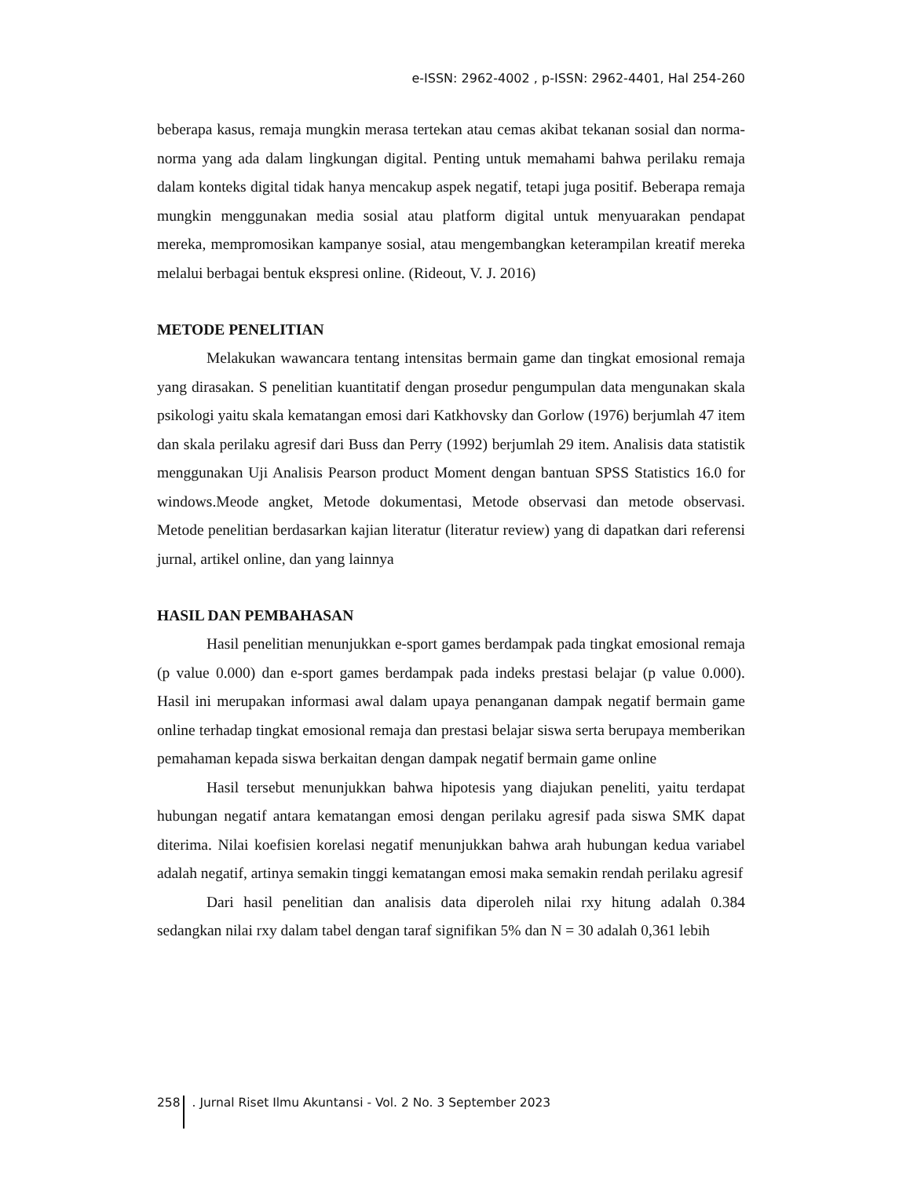e-ISSN: 2962-4002 , p-ISSN: 2962-4401, Hal 254-260
beberapa kasus, remaja mungkin merasa tertekan atau cemas akibat tekanan sosial dan norma-norma yang ada dalam lingkungan digital. Penting untuk memahami bahwa perilaku remaja dalam konteks digital tidak hanya mencakup aspek negatif, tetapi juga positif. Beberapa remaja mungkin menggunakan media sosial atau platform digital untuk menyuarakan pendapat mereka, mempromosikan kampanye sosial, atau mengembangkan keterampilan kreatif mereka melalui berbagai bentuk ekspresi online. (Rideout, V. J. 2016)
METODE PENELITIAN
Melakukan wawancara tentang intensitas bermain game dan tingkat emosional remaja yang dirasakan. S penelitian kuantitatif dengan prosedur pengumpulan data mengunakan skala psikologi yaitu skala kematangan emosi dari Katkhovsky dan Gorlow (1976) berjumlah 47 item dan skala perilaku agresif dari Buss dan Perry (1992) berjumlah 29 item. Analisis data statistik menggunakan Uji Analisis Pearson product Moment dengan bantuan SPSS Statistics 16.0 for windows.Meode angket, Metode dokumentasi, Metode observasi dan metode observasi. Metode penelitian berdasarkan kajian literatur (literatur review) yang di dapatkan dari referensi jurnal, artikel online, dan yang lainnya
HASIL DAN PEMBAHASAN
Hasil penelitian menunjukkan e-sport games berdampak pada tingkat emosional remaja (p value 0.000) dan e-sport games berdampak pada indeks prestasi belajar (p value 0.000). Hasil ini merupakan informasi awal dalam upaya penanganan dampak negatif bermain game online terhadap tingkat emosional remaja dan prestasi belajar siswa serta berupaya memberikan pemahaman kepada siswa berkaitan dengan dampak negatif bermain game online
Hasil tersebut menunjukkan bahwa hipotesis yang diajukan peneliti, yaitu terdapat hubungan negatif antara kematangan emosi dengan perilaku agresif pada siswa SMK dapat diterima. Nilai koefisien korelasi negatif menunjukkan bahwa arah hubungan kedua variabel adalah negatif, artinya semakin tinggi kematangan emosi maka semakin rendah perilaku agresif
Dari hasil penelitian dan analisis data diperoleh nilai rxy hitung adalah 0.384 sedangkan nilai rxy dalam tabel dengan taraf signifikan 5% dan N = 30 adalah 0,361 lebih
258 . Jurnal Riset Ilmu Akuntansi - Vol. 2 No. 3 September 2023